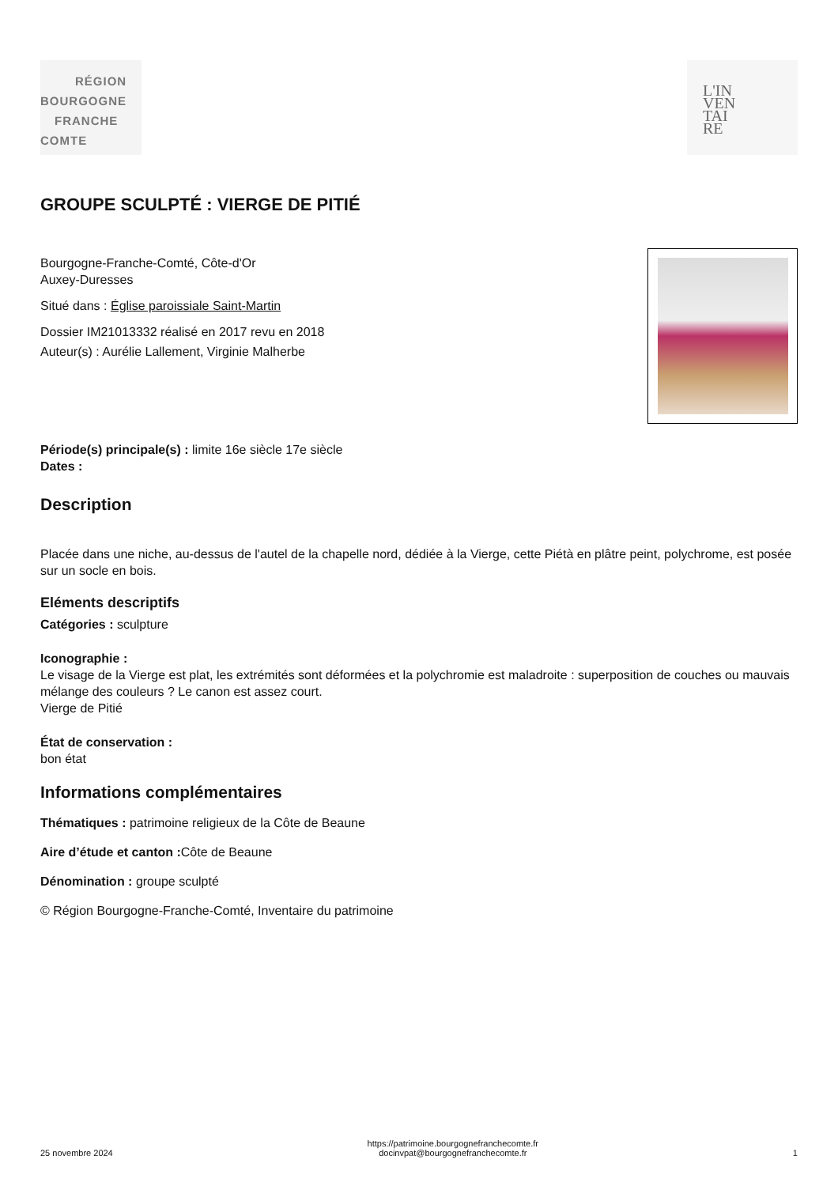RÉGION
BOURGOGNE
FRANCHE
COMTE
L'IN
VEN
TAI
RE
GROUPE SCULPTÉ : VIERGE DE PITIÉ
Bourgogne-Franche-Comté, Côte-d'Or
Auxey-Duresses
Situé dans : Église paroissiale Saint-Martin
Dossier IM21013332 réalisé en 2017 revu en 2018
Auteur(s) : Aurélie Lallement, Virginie Malherbe
Période(s) principale(s) : limite 16e siècle 17e siècle
Dates :
Description
Placée dans une niche, au-dessus de l'autel de la chapelle nord, dédiée à la Vierge, cette Piétà en plâtre peint, polychrome, est posée sur un socle en bois.
Eléments descriptifs
Catégories : sculpture
Iconographie :
Le visage de la Vierge est plat, les extrémités sont déformées et la polychromie est maladroite : superposition de couches ou mauvais mélange des couleurs ? Le canon est assez court.
Vierge de Pitié
État de conservation :
bon état
Informations complémentaires
Thématiques : patrimoine religieux de la Côte de Beaune
Aire d’étude et canton : Côte de Beaune
Dénomination : groupe sculpté
© Région Bourgogne-Franche-Comté, Inventaire du patrimoine
25 novembre 2024 https://patrimoine.bourgognefranchecomte.fr
docinvpat@bourgognefranchecomte.fr 1